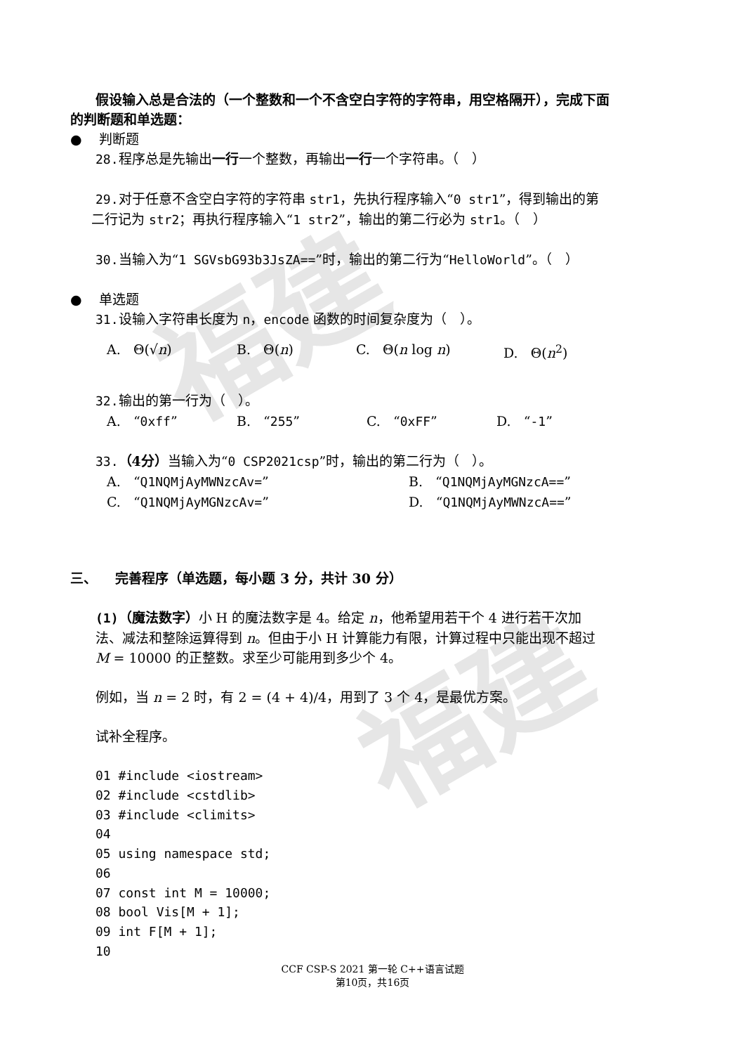福建
福建
假设输入总是合法的（一个整数和一个不含空白字符的字符串，用空格隔开），完成下面
的判断题和单选题：
● 判断题
28. 程序总是先输出一行一个整数，再输出一行一个字符串。（ ）
29. 对于任意不含空白字符的字符串 str1，先执行程序输入“0 str1”，得到输出的第
二行记为 str2；再执行程序输入“1 str2”，输出的第二行必为 str1。（ ）
30. 当输入为“1 SGVsbG93b3JsZA==”时，输出的第二行为“HelloWorld”。（ ）
● 单选题
31. 设输入字符串长度为 n，encode 函数的时间复杂度为（ ）。
A. Θ(√n) B. Θ(n) C. Θ(n log n) D. Θ(n<sup>2</sup>)
32. 输出的第一行为（ ）。
A. “0xff” B. “255” C. “0xFF” D. “-1”
33.（4分）当输入为“0 CSP2021csp”时，输出的第二行为（ ）。
A. “Q1NQMjAyMWNzcAv=” B. “Q1NQMjAyMGNzcA==”
C. “Q1NQMjAyMGNzcAv=” D. “Q1NQMjAyMWNzcA==”
三、 完善程序（单选题，每小题 3 分，共计 30 分）
(1)（魔法数字）小 H 的魔法数字是 4。给定 n，他希望用若干个 4 进行若干次加
法、减法和整除运算得到 n。但由于小 H 计算能力有限，计算过程中只能出现不超过
M = 10000 的正整数。求至少可能用到多少个 4。
例如，当 n = 2 时，有 2 = (4 + 4)/4，用到了 3 个 4，是最优方案。
试补全程序。
01 #include <iostream> 02 #include <cstdlib> 03 #include <climits> 04 05 using namespace std; 06 07 const int M = 10000; 08 bool Vis[M + 1]; 09 int F[M + 1]; 10
CCF CSP-S 2021 第一轮 C++语言试题
第10页，共16页